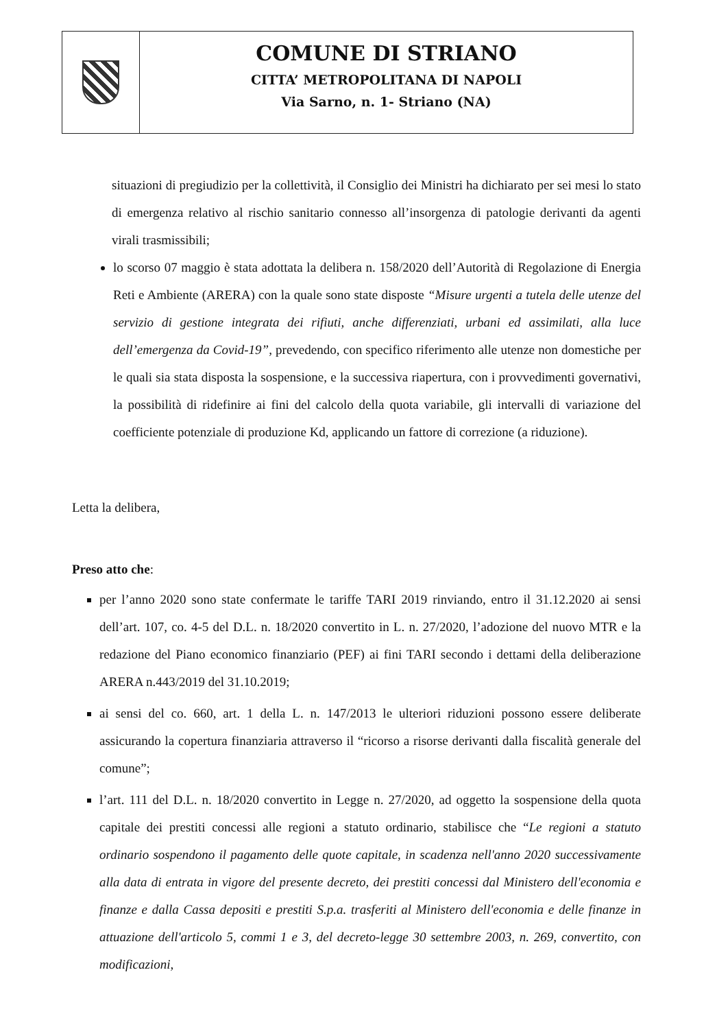COMUNE DI STRIANO
CITTA’ METROPOLITANA DI NAPOLI
Via Sarno, n. 1- Striano (NA)
situazioni di pregiudizio per la collettività, il Consiglio dei Ministri ha dichiarato per sei mesi lo stato di emergenza relativo al rischio sanitario connesso all’insorgenza di patologie derivanti da agenti virali trasmissibili;
lo scorso 07 maggio è stata adottata la delibera n. 158/2020 dell’Autorità di Regolazione di Energia Reti e Ambiente (ARERA) con la quale sono state disposte “Misure urgenti a tutela delle utenze del servizio di gestione integrata dei rifiuti, anche differenziati, urbani ed assimilati, alla luce dell’emergenza da Covid-19”, prevedendo, con specifico riferimento alle utenze non domestiche per le quali sia stata disposta la sospensione, e la successiva riapertura, con i provvedimenti governativi, la possibilità di ridefinire ai fini del calcolo della quota variabile, gli intervalli di variazione del coefficiente potenziale di produzione Kd, applicando un fattore di correzione (a riduzione).
Letta la delibera,
Preso atto che:
per l’anno 2020 sono state confermate le tariffe TARI 2019 rinviando, entro il 31.12.2020 ai sensi dell’art. 107, co. 4-5 del D.L. n. 18/2020 convertito in L. n. 27/2020, l’adozione del nuovo MTR e la redazione del Piano economico finanziario (PEF) ai fini TARI secondo i dettami della deliberazione ARERA n.443/2019 del 31.10.2019;
ai sensi del co. 660, art. 1 della L. n. 147/2013 le ulteriori riduzioni possono essere deliberate assicurando la copertura finanziaria attraverso il “ricorso a risorse derivanti dalla fiscalità generale del comune”;
l’art. 111 del D.L. n. 18/2020 convertito in Legge n. 27/2020, ad oggetto la sospensione della quota capitale dei prestiti concessi alle regioni a statuto ordinario, stabilisce che “Le regioni a statuto ordinario sospendono il pagamento delle quote capitale, in scadenza nell'anno 2020 successivamente alla data di entrata in vigore del presente decreto, dei prestiti concessi dal Ministero dell'economia e finanze e dalla Cassa depositi e prestiti S.p.a. trasferiti al Ministero dell'economia e delle finanze in attuazione dell'articolo 5, commi 1 e 3, del decreto-legge 30 settembre 2003, n. 269, convertito, con modificazioni,